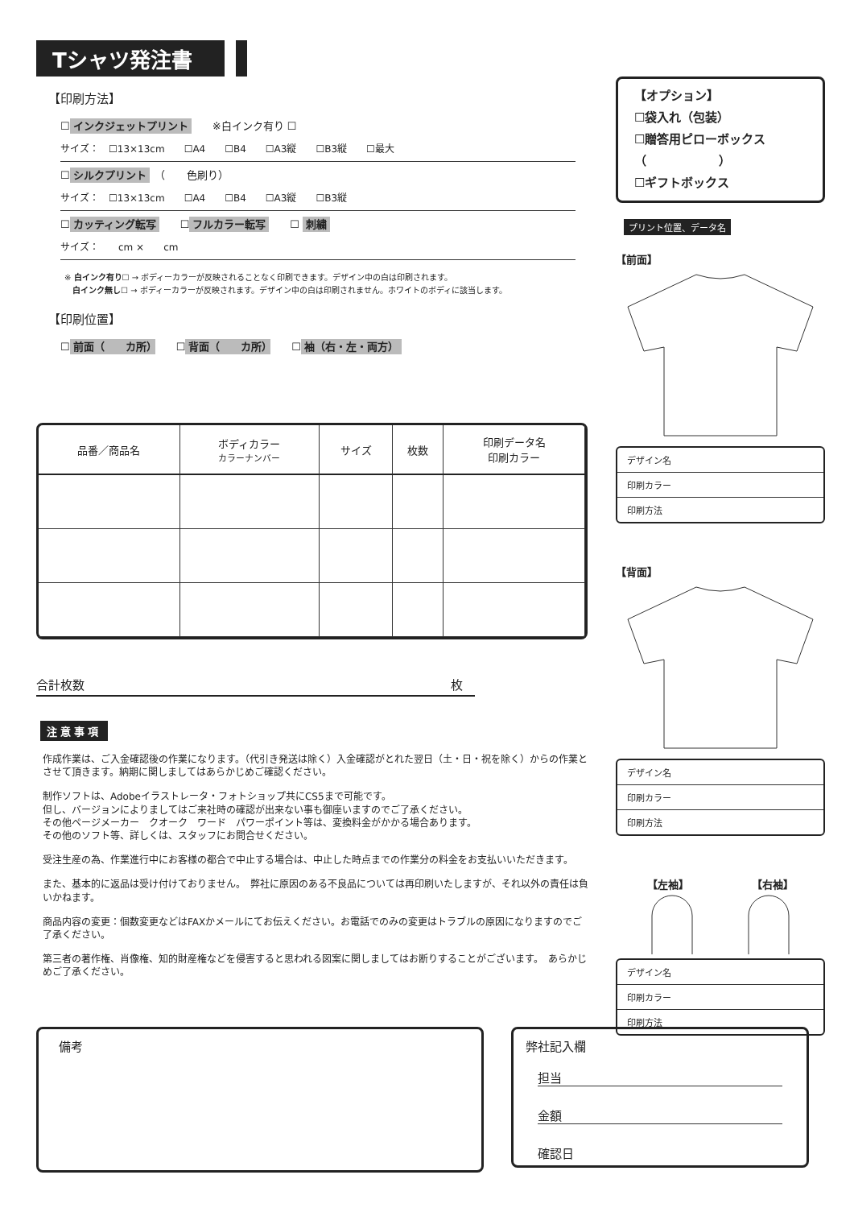Tシャツ発注書
【印刷方法】
☐ インクジェットプリント　　※白インク有り ☐
サイズ：　☐13×13cm　　☐A4　　☐B4　　☐A3縦　　☐B3縦　　☐最大
☐ シルクプリント　（　　色刷り）
サイズ：　☐13×13cm　　☐A4　　☐B4　　☐A3縦　　☐B3縦
☐ カッティング転写　　☐ フルカラー転写　　☐ 刺繍
サイズ：　　cm ×　　cm
※ 白インク有り☐ → ボディーカラーが反映されることなく印刷できます。デザイン中の白は印刷されます。
　白インク無し☐ → ボディーカラーが反映されます。デザイン中の白は印刷されません。ホワイトのボディに該当します。
【印刷位置】
☐ 前面（　　カ所）　　☐ 背面（　　カ所）　　☐ 袖（右・左・両方）
| 品番／商品名 | ボディカラー カラーナンバー | サイズ | 枚数 | 印刷データ名 印刷カラー |
| --- | --- | --- | --- | --- |
合計枚数 枚　
注意事項
作成作業は、ご入金確認後の作業になります。（代引き発送は除く）入金確認がとれた翌日（土・日・祝を除く）からの作業とさせて頂きます。納期に関しましてはあらかじめご確認ください。
制作ソフトは、Adobeイラストレータ・フォトショップ共にCS5まで可能です。
但し、バージョンによりましてはご来社時の確認が出来ない事も御座いますのでご了承ください。
その他ページメーカー　クオーク　ワード　パワーポイント等は、変換料金がかかる場合あります。
その他のソフト等、詳しくは、スタッフにお問合せください。
受注生産の為、作業進行中にお客様の都合で中止する場合は、中止した時点までの作業分の料金をお支払いいただきます。
また、基本的に返品は受け付けておりません。　弊社に原因のある不良品については再印刷いたしますが、それ以外の責任は負いかねます。
商品内容の変更：個数変更などはFAXかメールにてお伝えください。お電話でのみの変更はトラブルの原因になりますのでご了承ください。
第三者の著作権、肖像権、知的財産権などを侵害すると思われる図案に関しましてはお断りすることがございます。　あらかじめご了承ください。
【オプション】
☐袋入れ（包装）
☐贈答用ピローボックス
（　　　　　　）
☐ギフトボックス
プリント位置、データ名
【前面】
デザイン名
印刷カラー
印刷方法
【背面】
デザイン名
印刷カラー
印刷方法
【左袖】 【右袖】
デザイン名
印刷カラー
印刷方法
備考
弊社記入欄
担当
金額
確認日